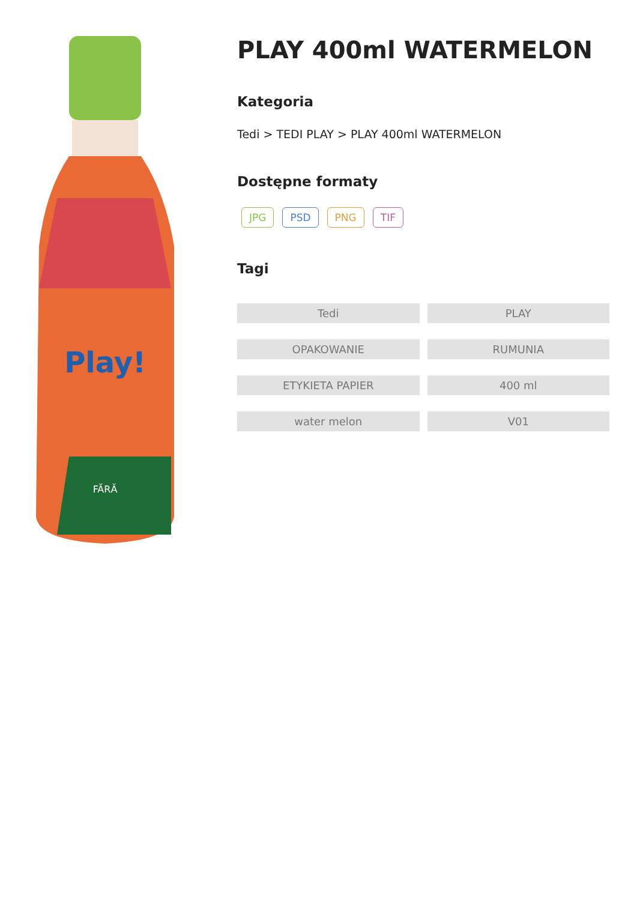FĂRĂ
Play!
PLAY 400ml WATERMELON
Kategoria
Tedi > TEDI PLAY > PLAY 400ml WATERMELON
Dostępne formaty
JPG PSD PNG TIF
Tagi
Tedi
PLAY
OPAKOWANIE
RUMUNIA
ETYKIETA PAPIER
400 ml
water melon
V01